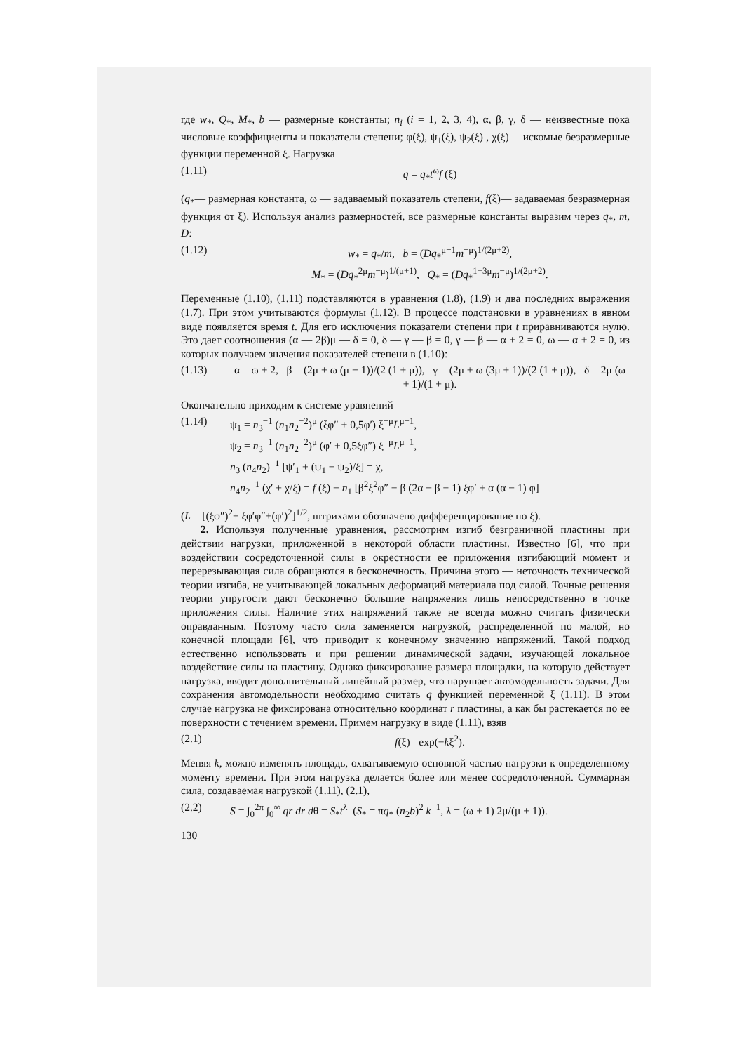где w<sub>*</sub>, Q<sub>*</sub>, M<sub>*</sub>, b — размерные константы; n<sub>i</sub> (i = 1, 2, 3, 4), α, β, γ, δ — неизвестные пока числовые коэффициенты и показатели степени; φ(ξ), ψ<sub>1</sub>(ξ), ψ<sub>2</sub>(ξ) , χ(ξ)— искомые безразмерные функции переменной ξ. Нагрузка
(1.11) q = q<sub>*</sub>t<sup>ω</sup>f (ξ)
(q<sub>*</sub>— размерная константа, ω — задаваемый показатель степени, f(ξ)— задаваемая безразмерная функция от ξ). Используя анализ размерностей, все размерные константы выразим через q<sub>*</sub>, m, D:
(1.12) w<sub>*</sub> = q<sub>*</sub>/m, b = (Dq<sub>*</sub><sup>μ−1</sup>m<sup>−μ</sup>)<sup>1/(2μ+2)</sup>,
M<sub>*</sub> = (Dq<sub>*</sub><sup>2μ</sup>m<sup>−μ</sup>)<sup>1/(μ+1)</sup>, Q<sub>*</sub> = (Dq<sub>*</sub><sup>1+3μ</sup>m<sup>−μ</sup>)<sup>1/(2μ+2)</sup>.
Переменные (1.10), (1.11) подставляются в уравнения (1.8), (1.9) и два последних выражения (1.7). При этом учитываются формулы (1.12). В процессе подстановки в уравнениях в явном виде появляется время t. Для его исключения показатели степени при t приравниваются нулю. Это дает соотношения (α — 2β)μ — δ = 0, δ — γ — β = 0, γ — β — α + 2 = 0, ω — α + 2 = 0, из которых получаем значения показателей степени в (1.10):
(1.13) α = ω + 2, β = (2μ + ω (μ − 1))/(2 (1 + μ)), γ = (2μ + ω (3μ + 1))/(2 (1 + μ)), δ = 2μ (ω + 1)/(1 + μ).
Окончательно приходим к системе уравнений
(1.14) ψ<sub>1</sub> = n<sub>3</sub><sup>−1</sup> (n<sub>1</sub>n<sub>2</sub><sup>−2</sup>)<sup>μ</sup> (ξφ″ + 0,5φ′) ξ<sup>−μ</sup>L<sup>μ−1</sup>,
ψ<sub>2</sub> = n<sub>3</sub><sup>−1</sup> (n<sub>1</sub>n<sub>2</sub><sup>−2</sup>)<sup>μ</sup> (φ′ + 0,5ξφ″) ξ<sup>−μ</sup>L<sup>μ−1</sup>,
n<sub>3</sub> (n<sub>4</sub>n<sub>2</sub>)<sup>−1</sup> [ψ′<sub>1</sub> + (ψ<sub>1</sub> − ψ<sub>2</sub>)/ξ] = χ,
n<sub>4</sub>n<sub>2</sub><sup>−1</sup> (χ′ + χ/ξ) = f (ξ) − n<sub>1</sub> [β<sup>2</sup>ξ<sup>2</sup>φ″ − β (2α − β − 1) ξφ′ + α (α − 1) φ]
(L = [(ξφ″)<sup>2</sup>+ ξφ′φ″+(φ′)<sup>2</sup>]<sup>1/2</sup>, штрихами обозначено дифференцирование по ξ).
2. Используя полученные уравнения, рассмотрим изгиб безграничной пластины при действии нагрузки, приложенной в некоторой области пластины. Известно [6], что при воздействии сосредоточенной силы в окрестности ее приложения изгибающий момент и перерезывающая сила обращаются в бесконечность. Причина этого — неточность технической теории изгиба, не учитывающей локальных деформаций материала под силой. Точные решения теории упругости дают бесконечно большие напряжения лишь непосредственно в точке приложения силы. Наличие этих напряжений также не всегда можно считать физически оправданным. Поэтому часто сила заменяется нагрузкой, распределенной по малой, но конечной площади [6], что приводит к конечному значению напряжений. Такой подход естественно использовать и при решении динамической задачи, изучающей локальное воздействие силы на пластину. Однако фиксирование размера площадки, на которую действует нагрузка, вводит дополнительный линейный размер, что нарушает автомодельность задачи. Для сохранения автомодельности необходимо считать q функцией переменной ξ (1.11). В этом случае нагрузка не фиксирована относительно координат r пластины, а как бы растекается по ее поверхности с течением времени. Примем нагрузку в виде (1.11), взяв
(2.1) f(ξ)= exp(−kξ<sup>2</sup>).
Меняя k, можно изменять площадь, охватываемую основной частью нагрузки к определенному моменту времени. При этом нагрузка делается более или менее сосредоточенной. Суммарная сила, создаваемая нагрузкой (1.11), (2.1),
(2.2) S = ∫<sub>0</sub><sup>2π</sup> ∫<sub>0</sub><sup>∞</sup> qr dr dθ = S<sub>*</sub>t<sup>λ</sup> (S<sub>*</sub> = πq<sub>*</sub> (n<sub>2</sub>b)<sup>2</sup> k<sup>−1</sup>, λ = (ω + 1) 2μ/(μ + 1)).
130